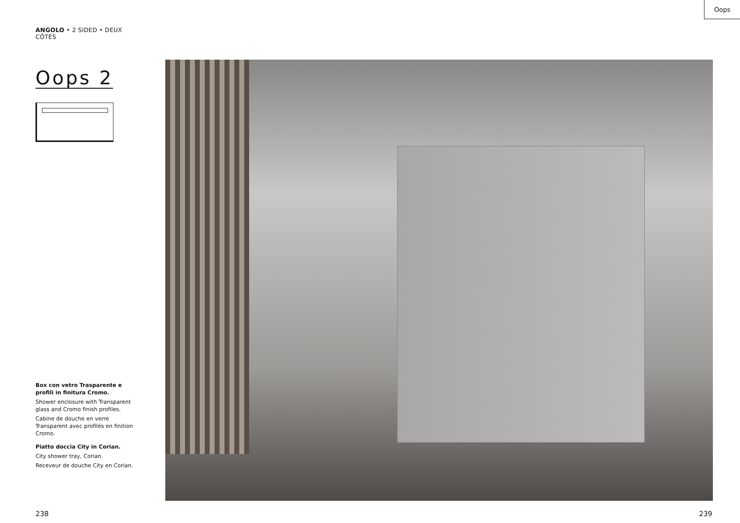Oops
ANGOLO • 2 SIDED • DEUX CÔTÉS
Oops 2
Box con vetro Trasparente e profili in finitura Cromo.
Shower enclosure with Transparent glass and Cromo finish profiles.
Cabine de douche en verre Transparent avec profilés en finition Cromo.
Piatto doccia City in Corian.
City shower tray, Corian.
Receveur de douche City en Corian.
238 239